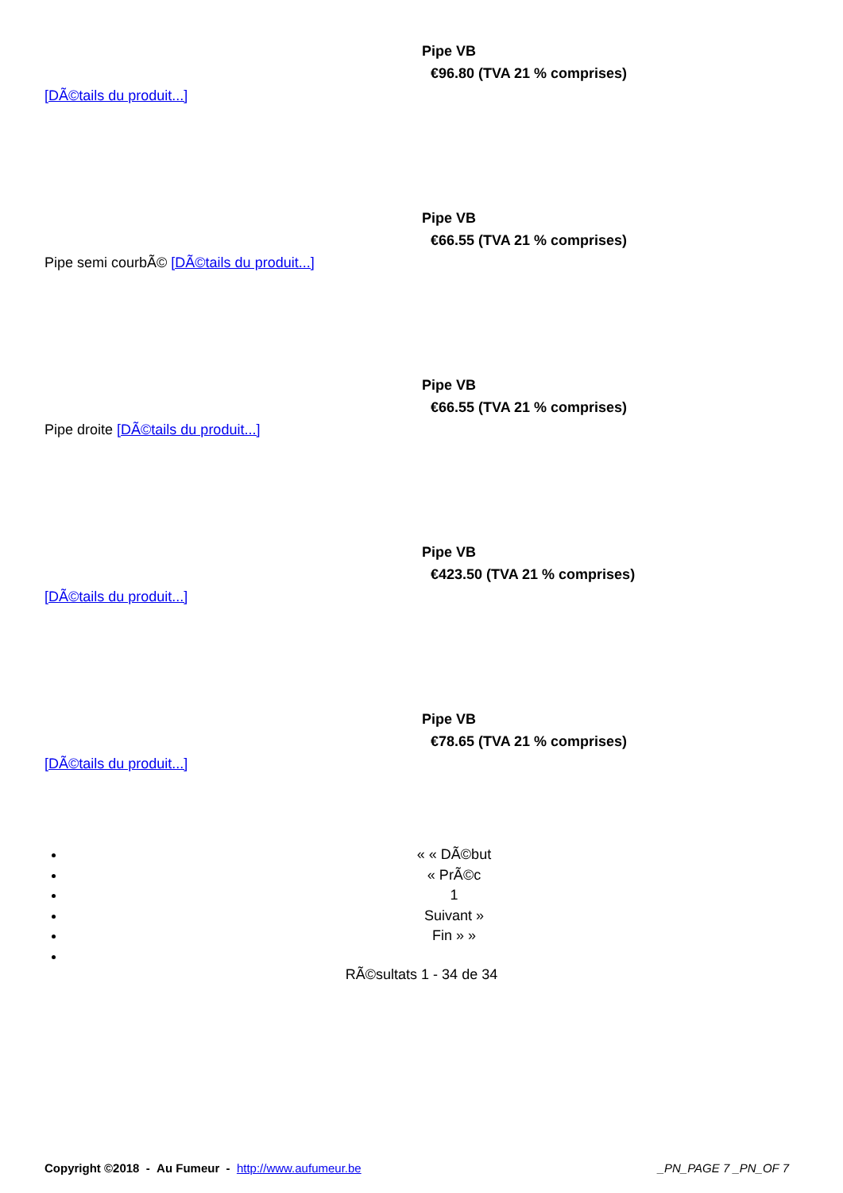Pipe VB
€96.80 (TVA 21 % comprises)
[DÃ©tails du produit...]
Pipe VB
€66.55 (TVA 21 % comprises)
Pipe semi courbÃ© [DÃ©tails du produit...]
Pipe VB
€66.55 (TVA 21 % comprises)
Pipe droite [DÃ©tails du produit...]
Pipe VB
€423.50 (TVA 21 % comprises)
[DÃ©tails du produit...]
Pipe VB
€78.65 (TVA 21 % comprises)
[DÃ©tails du produit...]
« « DÃ©but
« PrÃ©c
1
Suivant »
Fin » »
RÃ©sultats 1 - 34 de 34
Copyright ©2018 - Au Fumeur - http://www.aufumeur.be _PN_PAGE 7 _PN_OF 7